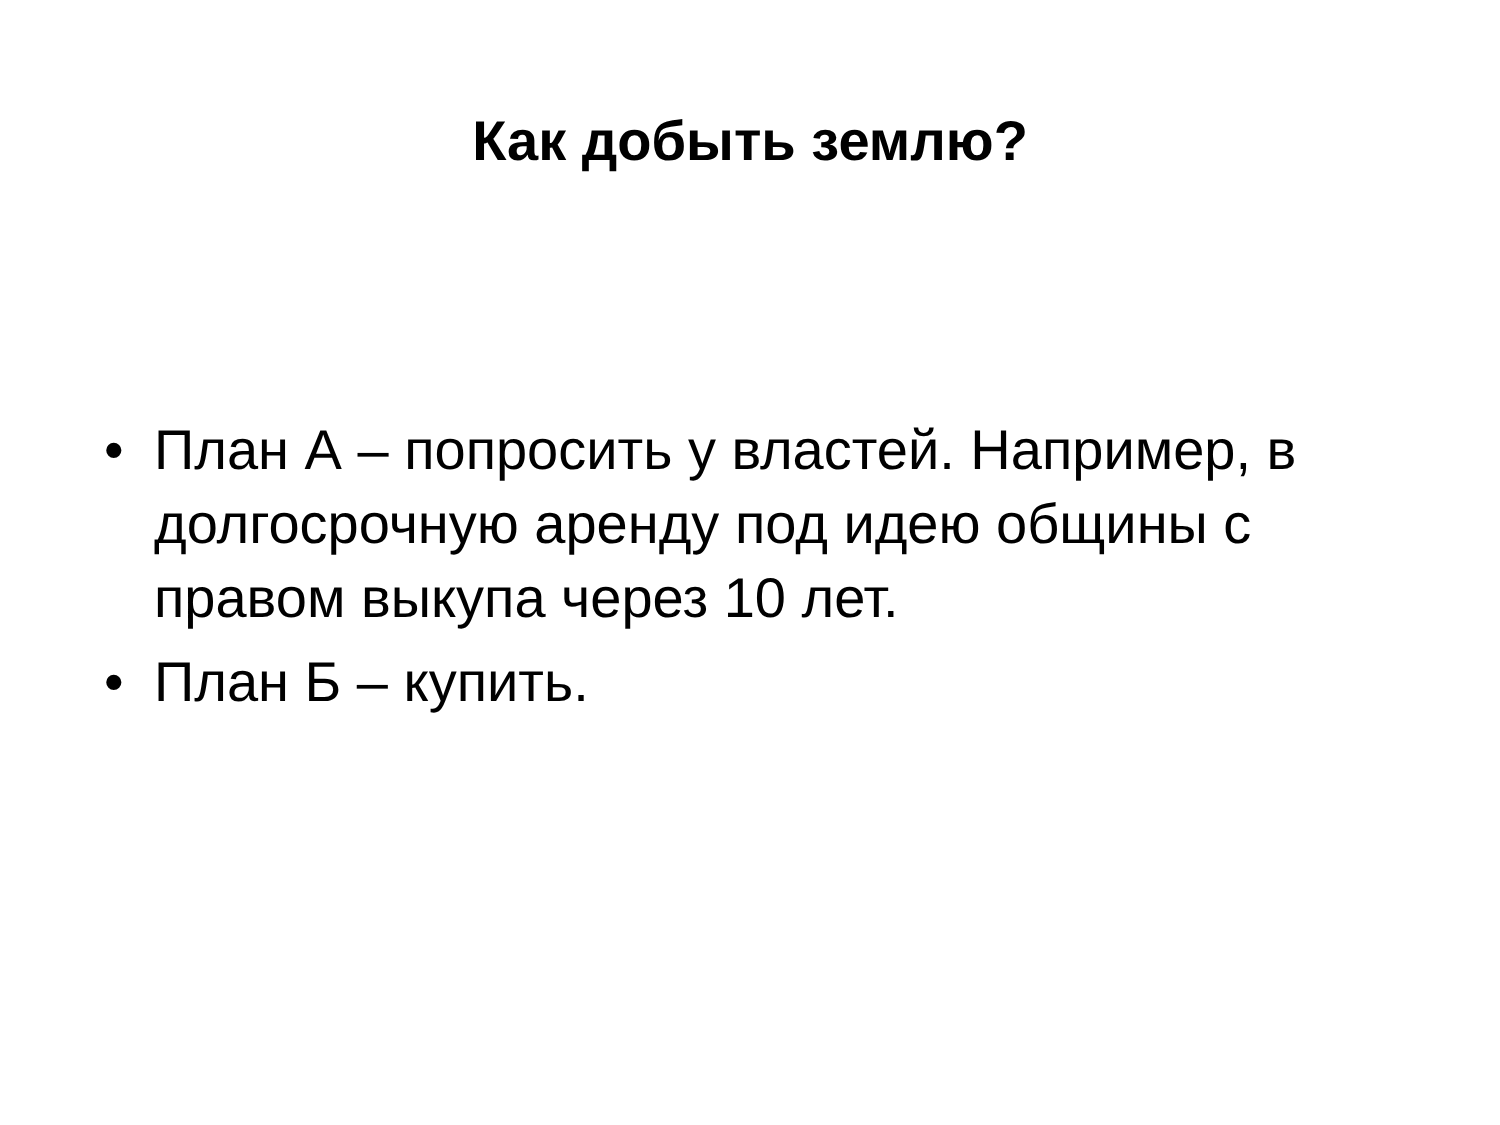Как добыть землю?
• План А – попросить у властей. Например, в долгосрочную аренду под идею общины с правом выкупа через 10 лет.
• План Б – купить.